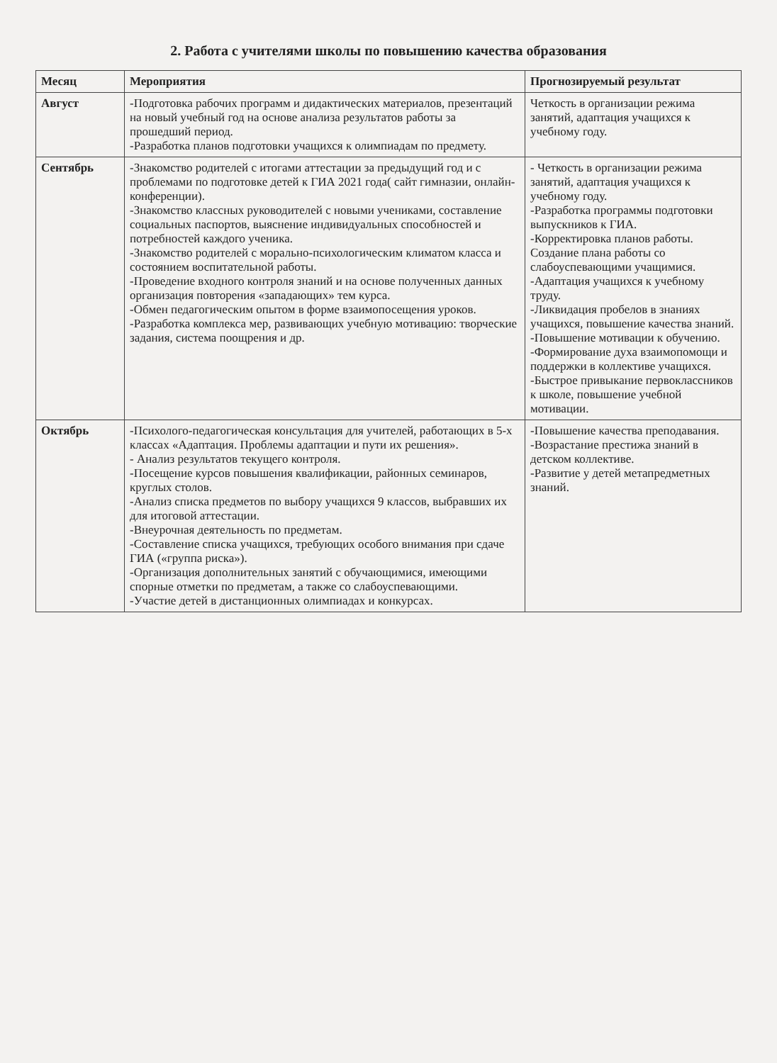2. Работа с учителями школы по повышению качества образования
| Месяц | Мероприятия | Прогнозируемый результат |
| --- | --- | --- |
| Август | -Подготовка рабочих программ и дидактических материалов, презентаций на новый учебный год на основе анализа результатов работы за прошедший период. -Разработка планов подготовки учащихся к олимпиадам по предмету. | Четкость в организации режима занятий, адаптация учащихся к учебному году. |
| Сентябрь | -Знакомство родителей с итогами аттестации за предыдущий год и с проблемами по подготовке детей к ГИА 2021 года( сайт гимназии, онлайн-конференции). -Знакомство классных руководителей с новыми учениками, составление социальных паспортов, выяснение индивидуальных способностей и потребностей каждого ученика. -Знакомство родителей с морально-психологическим климатом класса и состоянием воспитательной работы. -Проведение входного контроля знаний и на основе полученных данных организация повторения «западающих» тем курса. -Обмен педагогическим опытом в форме взаимопосещения уроков. -Разработка комплекса мер, развивающих учебную мотивацию: творческие задания, система поощрения и др. | - Четкость в организации режима занятий, адаптация учащихся к учебному году. -Разработка программы подготовки выпускников к ГИА. -Корректировка планов работы. Создание плана работы со слабоуспевающими учащимися. -Адаптация учащихся к учебному труду. -Ликвидация пробелов в знаниях учащихся, повышение качества знаний. -Повышение мотивации к обучению. -Формирование духа взаимопомощи и поддержки в коллективе учащихся. -Быстрое привыкание первоклассников к школе, повышение учебной мотивации. |
| Октябрь | -Психолого-педагогическая консультация для учителей, работающих в 5-х классах «Адаптация. Проблемы адаптации и пути их решения». - Анализ результатов текущего контроля. -Посещение курсов повышения квалификации, районных семинаров, круглых столов. -Анализ списка предметов по выбору учащихся 9 классов, выбравших их для итоговой аттестации. -Внеурочная деятельность по предметам. -Составление списка учащихся, требующих особого внимания при сдаче ГИА («группа риска»). -Организация дополнительных занятий с обучающимися, имеющими спорные отметки по предметам, а также со слабоуспевающими. -Участие детей в дистанционных олимпиадах и конкурсах. | -Повышение качества преподавания. -Возрастание престижа знаний в детском коллективе. -Развитие у детей метапредметных знаний. |